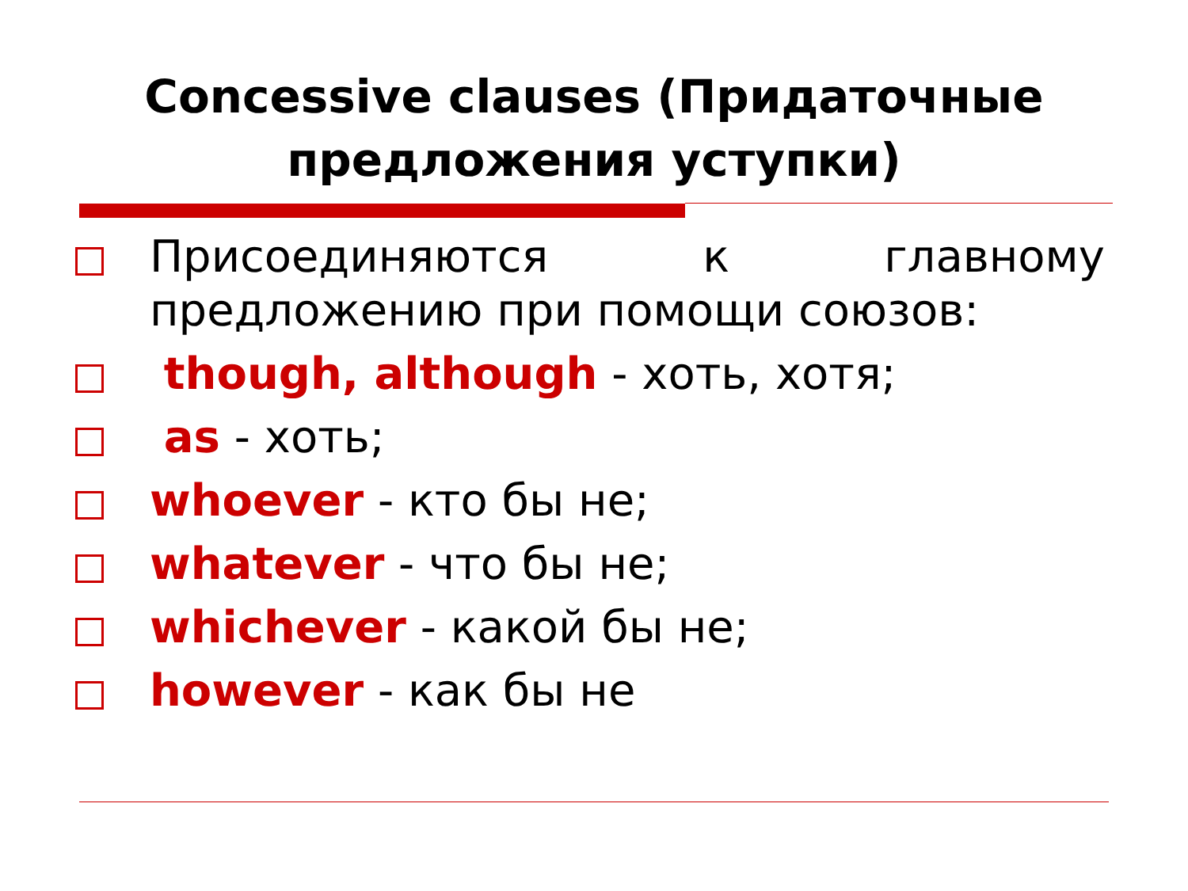Concessive clauses (Придаточные
предложения уступки)
Присоединяются к главному предложению при помощи союзов:
though, although - хоть, хотя;
as - хоть;
whoever - кто бы не;
whatever - что бы не;
whichever - какой бы не;
however - как бы не